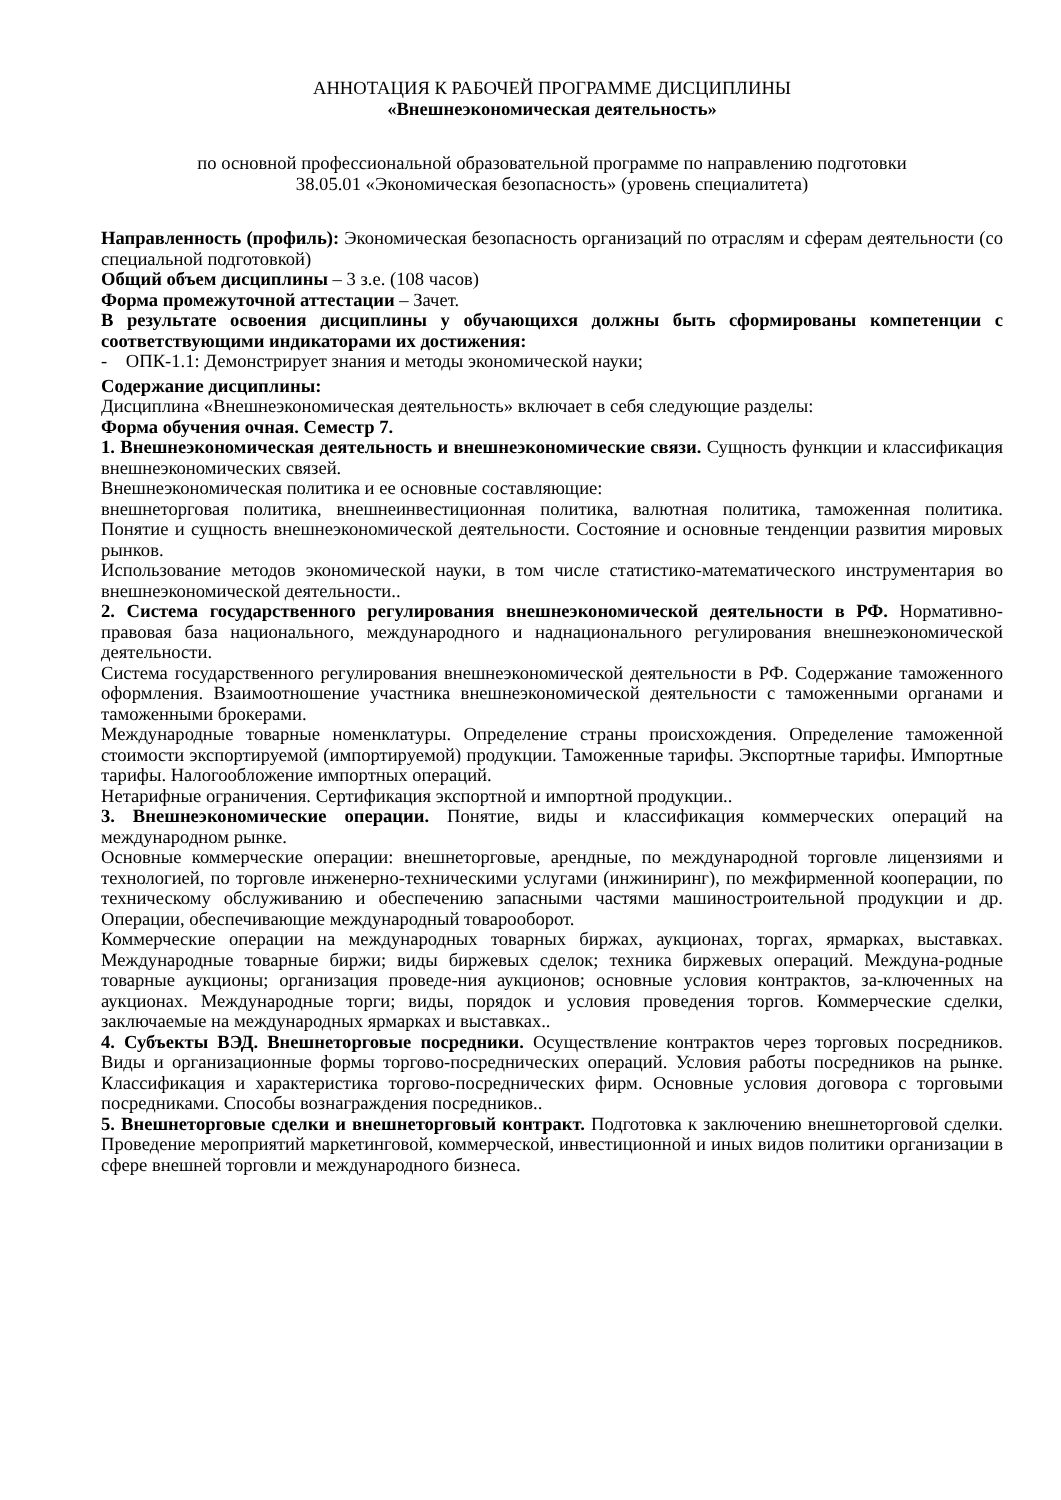АННОТАЦИЯ К РАБОЧЕЙ ПРОГРАММЕ ДИСЦИПЛИНЫ
«Внешнеэкономическая деятельность»
по основной профессиональной образовательной программе по направлению подготовки
38.05.01 «Экономическая безопасность» (уровень специалитета)
Направленность (профиль): Экономическая безопасность организаций по отраслям и сферам деятельности (со специальной подготовкой)
Общий объем дисциплины – 3 з.е. (108 часов)
Форма промежуточной аттестации – Зачет.
В результате освоения дисциплины у обучающихся должны быть сформированы компетенции с соответствующими индикаторами их достижения:
- ОПК-1.1: Демонстрирует знания и методы экономической науки;
Содержание дисциплины:
Дисциплина «Внешнеэкономическая деятельность» включает в себя следующие разделы:
Форма обучения очная. Семестр 7.
1. Внешнеэкономическая деятельность и внешнеэкономические связи. Сущность функции и классификация внешнеэкономических связей.
Внешнеэкономическая политика и ее основные составляющие:
внешнеторговая политика, внешнеинвестиционная политика, валютная политика, таможенная политика. Понятие и сущность внешнеэкономической деятельности. Состояние и основные тенденции развития мировых рынков.
Использование методов экономической науки, в том числе статистико-математического инструментария во внешнеэкономической деятельности..
2. Система государственного регулирования внешнеэкономической деятельности в РФ. Нормативно-правовая база национального, международного и наднационального регулирования внешнеэкономической деятельности.
Система государственного регулирования внешнеэкономической деятельности в РФ. Содержание таможенного оформления. Взаимоотношение участника внешнеэкономической деятельности с таможенными органами и таможенными брокерами.
Международные товарные номенклатуры. Определение страны происхождения. Определение таможенной стоимости экспортируемой (импортируемой) продукции. Таможенные тарифы. Экспортные тарифы. Импортные тарифы. Налогообложение импортных операций.
Нетарифные ограничения. Сертификация экспортной и импортной продукции..
3. Внешнеэкономические операции. Понятие, виды и классификация коммерческих операций на международном рынке.
Основные коммерческие операции: внешнеторговые, арендные, по международной торговле лицензиями и технологией, по торговле инженерно-техническими услугами (инжиниринг), по межфирменной кооперации, по техническому обслуживанию и обеспечению запасными частями машиностроительной продукции и др. Операции, обеспечивающие международный товарооборот.
Коммерческие операции на международных товарных биржах, аукционах, торгах, ярмарках, выставках. Международные товарные биржи; виды биржевых сделок; техника биржевых операций. Междуна-родные товарные аукционы; организация проведе-ния аукционов; основные условия контрактов, за-ключенных на аукционах. Международные торги; виды, порядок и условия проведения торгов. Коммерческие сделки, заключаемые на международных ярмарках и выставках..
4. Субъекты ВЭД. Внешнеторговые посредники. Осуществление контрактов через торговых посредников. Виды и организационные формы торгово-посреднических операций. Условия работы посредников на рынке. Классификация и характеристика торгово-посреднических фирм. Основные условия договора с торговыми посредниками. Способы вознаграждения посредников..
5. Внешнеторговые сделки и внешнеторговый контракт. Подготовка к заключению внешнеторговой сделки. Проведение мероприятий маркетинговой, коммерческой, инвестиционной и иных видов политики организации в сфере внешней торговли и международного бизнеса.